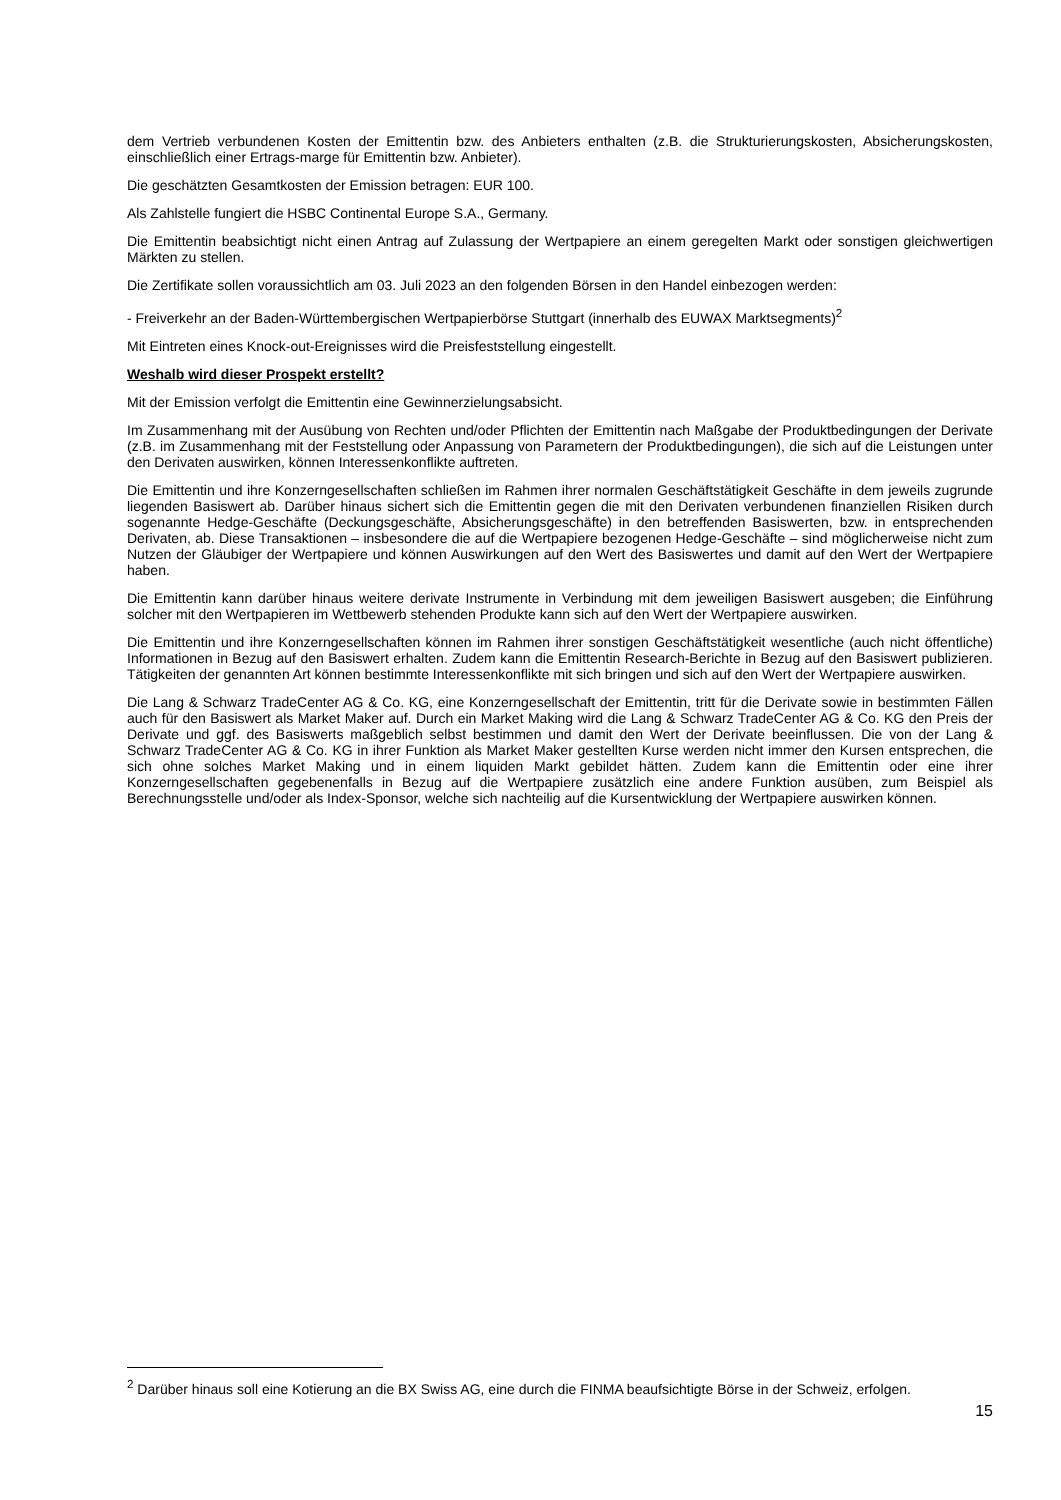dem Vertrieb verbundenen Kosten der Emittentin bzw. des Anbieters enthalten (z.B. die Strukturierungskosten, Absicherungskosten, einschließlich einer Ertrags-marge für Emittentin bzw. Anbieter).
Die geschätzten Gesamtkosten der Emission betragen: EUR 100.
Als Zahlstelle fungiert die HSBC Continental Europe S.A., Germany.
Die Emittentin beabsichtigt nicht einen Antrag auf Zulassung der Wertpapiere an einem geregelten Markt oder sonstigen gleichwertigen Märkten zu stellen.
Die Zertifikate sollen voraussichtlich am 03. Juli 2023 an den folgenden Börsen in den Handel einbezogen werden:
- Freiverkehr an der Baden-Württembergischen Wertpapierbörse Stuttgart (innerhalb des EUWAX Marktsegments)<sup>2</sup>
Mit Eintreten eines Knock-out-Ereignisses wird die Preisfeststellung eingestellt.
Weshalb wird dieser Prospekt erstellt?
Mit der Emission verfolgt die Emittentin eine Gewinnerzielungsabsicht.
Im Zusammenhang mit der Ausübung von Rechten und/oder Pflichten der Emittentin nach Maßgabe der Produktbedingungen der Derivate (z.B. im Zusammenhang mit der Feststellung oder Anpassung von Parametern der Produktbedingungen), die sich auf die Leistungen unter den Derivaten auswirken, können Interessenkonflikte auftreten.
Die Emittentin und ihre Konzerngesellschaften schließen im Rahmen ihrer normalen Geschäftstätigkeit Geschäfte in dem jeweils zugrunde liegenden Basiswert ab. Darüber hinaus sichert sich die Emittentin gegen die mit den Derivaten verbundenen finanziellen Risiken durch sogenannte Hedge-Geschäfte (Deckungsgeschäfte, Absicherungsgeschäfte) in den betreffenden Basiswerten, bzw. in entsprechenden Derivaten, ab. Diese Transaktionen – insbesondere die auf die Wertpapiere bezogenen Hedge-Geschäfte – sind möglicherweise nicht zum Nutzen der Gläubiger der Wertpapiere und können Auswirkungen auf den Wert des Basiswertes und damit auf den Wert der Wertpapiere haben.
Die Emittentin kann darüber hinaus weitere derivate Instrumente in Verbindung mit dem jeweiligen Basiswert ausgeben; die Einführung solcher mit den Wertpapieren im Wettbewerb stehenden Produkte kann sich auf den Wert der Wertpapiere auswirken.
Die Emittentin und ihre Konzerngesellschaften können im Rahmen ihrer sonstigen Geschäftstätigkeit wesentliche (auch nicht öffentliche) Informationen in Bezug auf den Basiswert erhalten. Zudem kann die Emittentin Research-Berichte in Bezug auf den Basiswert publizieren. Tätigkeiten der genannten Art können bestimmte Interessenkonflikte mit sich bringen und sich auf den Wert der Wertpapiere auswirken.
Die Lang & Schwarz TradeCenter AG & Co. KG, eine Konzerngesellschaft der Emittentin, tritt für die Derivate sowie in bestimmten Fällen auch für den Basiswert als Market Maker auf. Durch ein Market Making wird die Lang & Schwarz TradeCenter AG & Co. KG den Preis der Derivate und ggf. des Basiswerts maßgeblich selbst bestimmen und damit den Wert der Derivate beeinflussen. Die von der Lang & Schwarz TradeCenter AG & Co. KG in ihrer Funktion als Market Maker gestellten Kurse werden nicht immer den Kursen entsprechen, die sich ohne solches Market Making und in einem liquiden Markt gebildet hätten. Zudem kann die Emittentin oder eine ihrer Konzerngesellschaften gegebenenfalls in Bezug auf die Wertpapiere zusätzlich eine andere Funktion ausüben, zum Beispiel als Berechnungsstelle und/oder als Index-Sponsor, welche sich nachteilig auf die Kursentwicklung der Wertpapiere auswirken können.
<sup>2</sup> Darüber hinaus soll eine Kotierung an die BX Swiss AG, eine durch die FINMA beaufsichtigte Börse in der Schweiz, erfolgen.
15